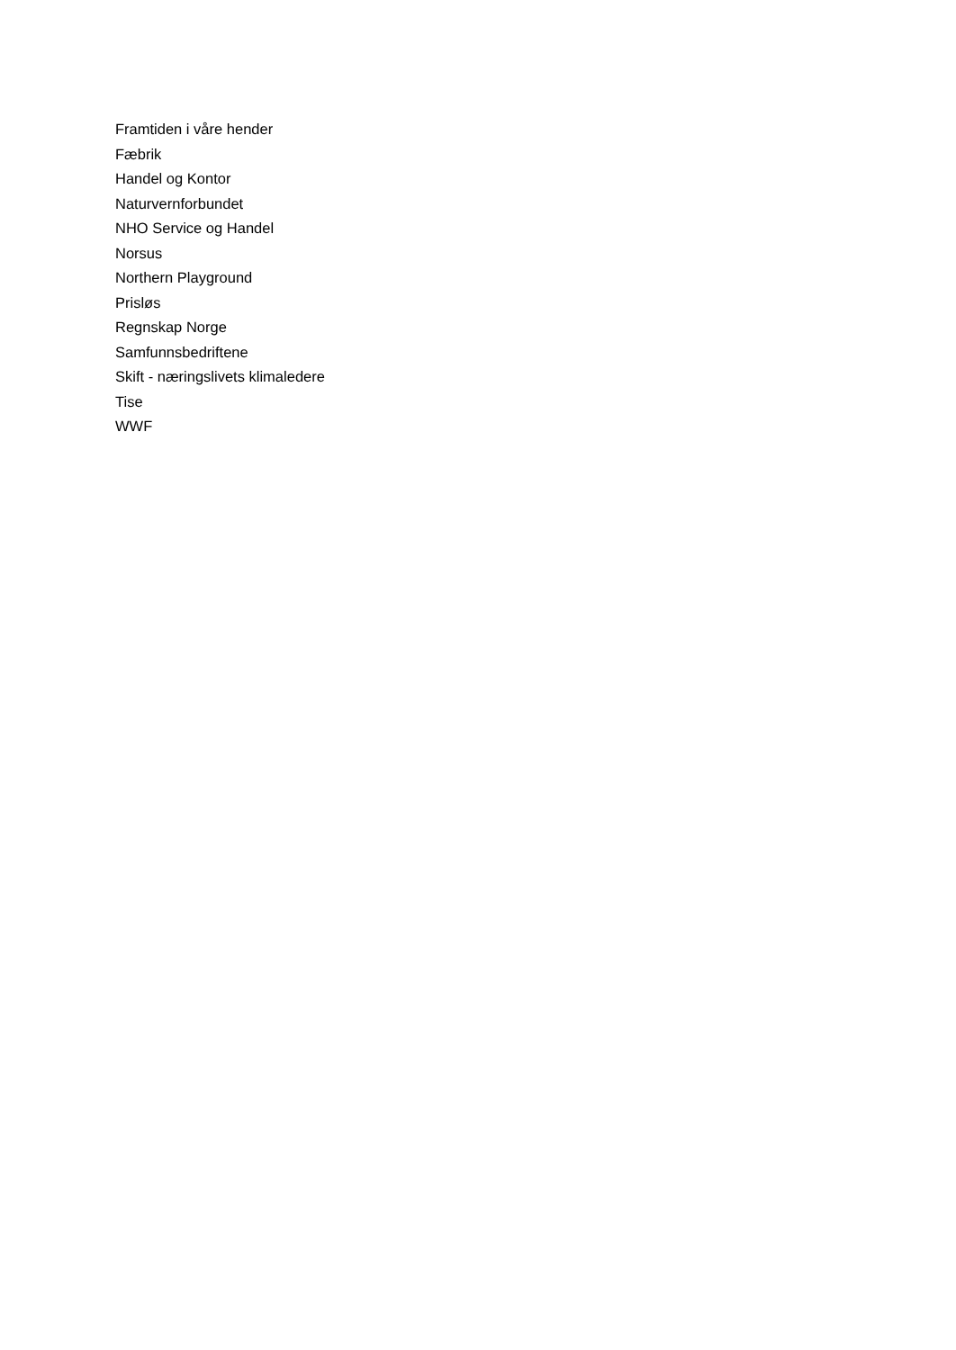Framtiden i våre hender
Fæbrik
Handel og Kontor
Naturvernforbundet
NHO Service og Handel
Norsus
Northern Playground
Prisløs
Regnskap Norge
Samfunnsbedriftene
Skift - næringslivets klimaledere
Tise
WWF